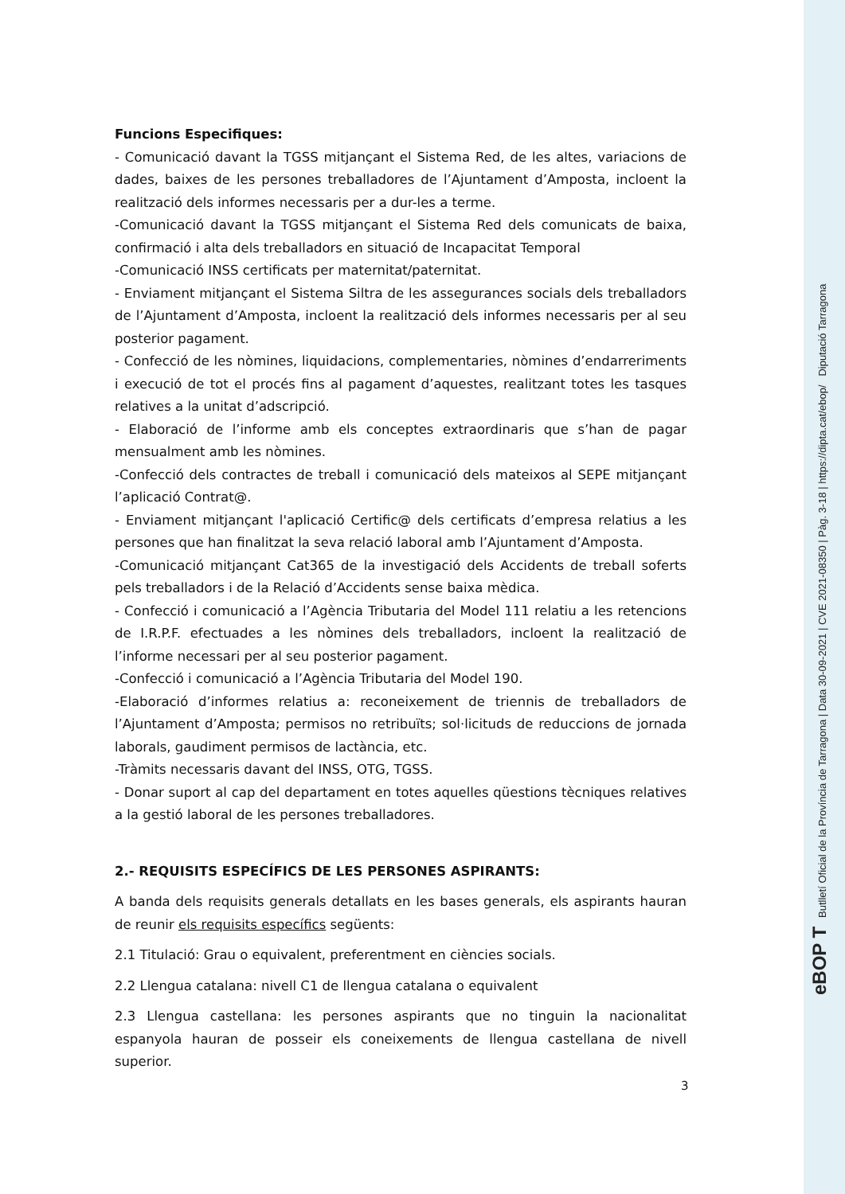Funcions Especifiques:
- Comunicació davant la TGSS mitjançant el Sistema Red, de les altes, variacions de dades, baixes de les persones treballadores de l’Ajuntament d’Amposta, incloent la realització dels informes necessaris per a dur-les a terme.
-Comunicació davant la TGSS mitjançant el Sistema Red dels comunicats de baixa, confirmació i alta dels treballadors en situació de Incapacitat Temporal
-Comunicació INSS certificats per maternitat/paternitat.
- Enviament mitjançant el Sistema Siltra de les assegurances socials dels treballadors de l’Ajuntament d’Amposta, incloent la realització dels informes necessaris per al seu posterior pagament.
- Confecció de les nòmines, liquidacions, complementaries, nòmines d’endarreriments i execució de tot el procés fins al pagament d’aquestes, realitzant totes les tasques relatives a la unitat d’adscripció.
- Elaboració de l’informe amb els conceptes extraordinaris que s’han de pagar mensualment amb les nòmines.
-Confecció dels contractes de treball i comunicació dels mateixos al SEPE mitjançant l’aplicació Contrat@.
- Enviament mitjançant l'aplicació Certific@ dels certificats d’empresa relatius a les persones que han finalitzat la seva relació laboral amb l’Ajuntament d’Amposta.
-Comunicació mitjançant Cat365 de la investigació dels Accidents de treball soferts pels treballadors i de la Relació d’Accidents sense baixa mèdica.
- Confecció i comunicació a l’Agència Tributaria del Model 111 relatiu a les retencions de I.R.P.F. efectuades a les nòmines dels treballadors, incloent la realització de l’informe necessari per al seu posterior pagament.
-Confecció i comunicació a l’Agència Tributaria del Model 190.
-Elaboració d’informes relatius a: reconeixement de triennis de treballadors de l’Ajuntament d’Amposta; permisos no retribuïts; sol·licituds de reduccions de jornada laborals, gaudiment permisos de lactància, etc.
-Tràmits necessaris davant del INSS, OTG, TGSS.
- Donar suport al cap del departament en totes aquelles qüestions tècniques relatives a la gestió laboral de les persones treballadores.
2.- REQUISITS ESPECÍFICS DE LES PERSONES ASPIRANTS:
A banda dels requisits generals detallats en les bases generals, els aspirants hauran de reunir els requisits específics següents:
2.1 Titulació: Grau o equivalent, preferentment en ciències socials.
2.2 Llengua catalana: nivell C1 de llengua catalana o equivalent
2.3 Llengua castellana: les persones aspirants que no tinguin la nacionalitat espanyola hauran de posseir els coneixements de llengua castellana de nivell superior.
3
eBOP T Butlletí Oficial de la Província de Tarragona | Data 30-09-2021 | CVE 2021-08350 | Pàg. 3-18 | https://dipta.cat/ebop/ Diputació Tarragona